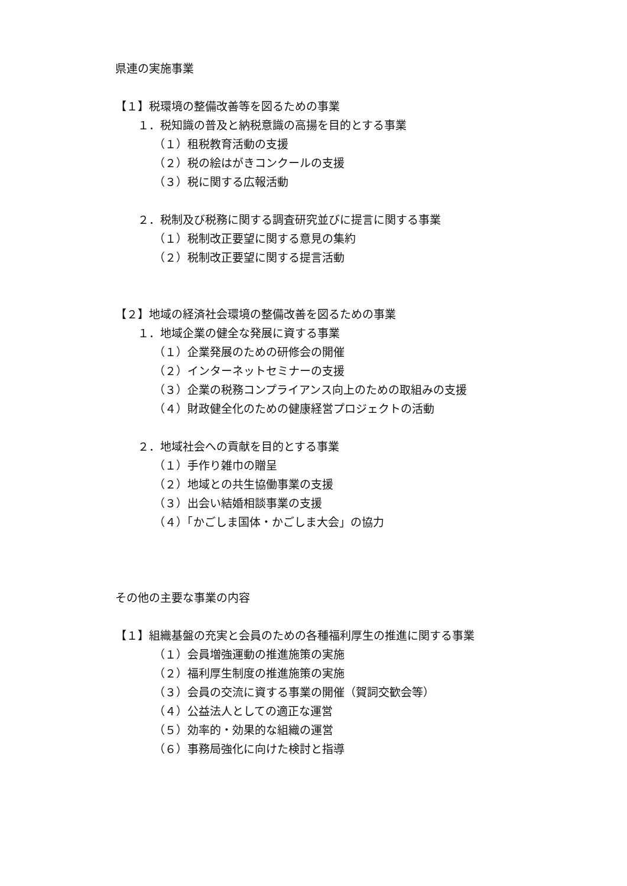県連の実施事業
【１】税環境の整備改善等を図るための事業
１．税知識の普及と納税意識の高揚を目的とする事業
（１）租税教育活動の支援
（２）税の絵はがきコンクールの支援
（３）税に関する広報活動
２．税制及び税務に関する調査研究並びに提言に関する事業
（１）税制改正要望に関する意見の集約
（２）税制改正要望に関する提言活動
【２】地域の経済社会環境の整備改善を図るための事業
１．地域企業の健全な発展に資する事業
（１）企業発展のための研修会の開催
（２）インターネットセミナーの支援
（３）企業の税務コンプライアンス向上のための取組みの支援
（４）財政健全化のための健康経営プロジェクトの活動
２．地域社会への貢献を目的とする事業
（１）手作り雑巾の贈呈
（２）地域との共生協働事業の支援
（３）出会い結婚相談事業の支援
（４）「かごしま国体・かごしま大会」の協力
その他の主要な事業の内容
【１】組織基盤の充実と会員のための各種福利厚生の推進に関する事業
（１）会員増強運動の推進施策の実施
（２）福利厚生制度の推進施策の実施
（３）会員の交流に資する事業の開催（賀詞交歓会等）
（４）公益法人としての適正な運営
（５）効率的・効果的な組織の運営
（６）事務局強化に向けた検討と指導